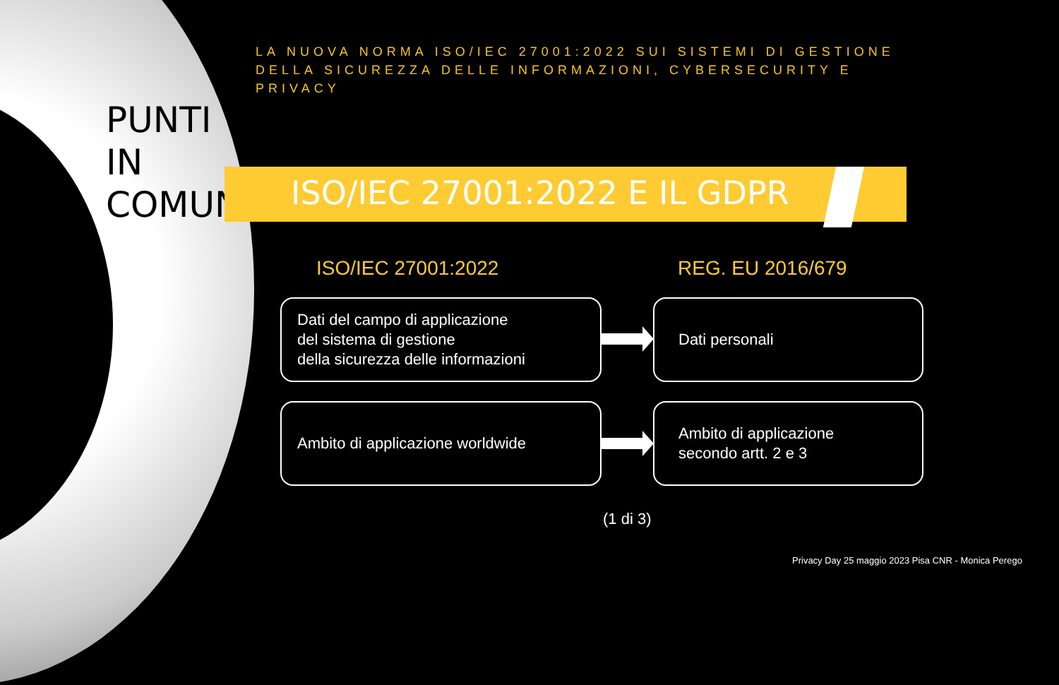PUNTI IN COMUNE
LA NUOVA NORMA ISO/IEC 27001:2022 SUI SISTEMI DI GESTIONE DELLA SICUREZZA DELLE INFORMAZIONI, CYBERSECURITY E PRIVACY
ISO/IEC 27001:2022 E IL GDPR
ISO/IEC 27001:2022 REG. EU 2016/679
Dati del campo di applicazione
del sistema di gestione
della sicurezza delle informazioni
Dati personali
Ambito di applicazione worldwide
Ambito di applicazione
secondo artt. 2 e 3
(1 di 3)
Privacy Day 25 maggio 2023 Pisa CNR - Monica Perego